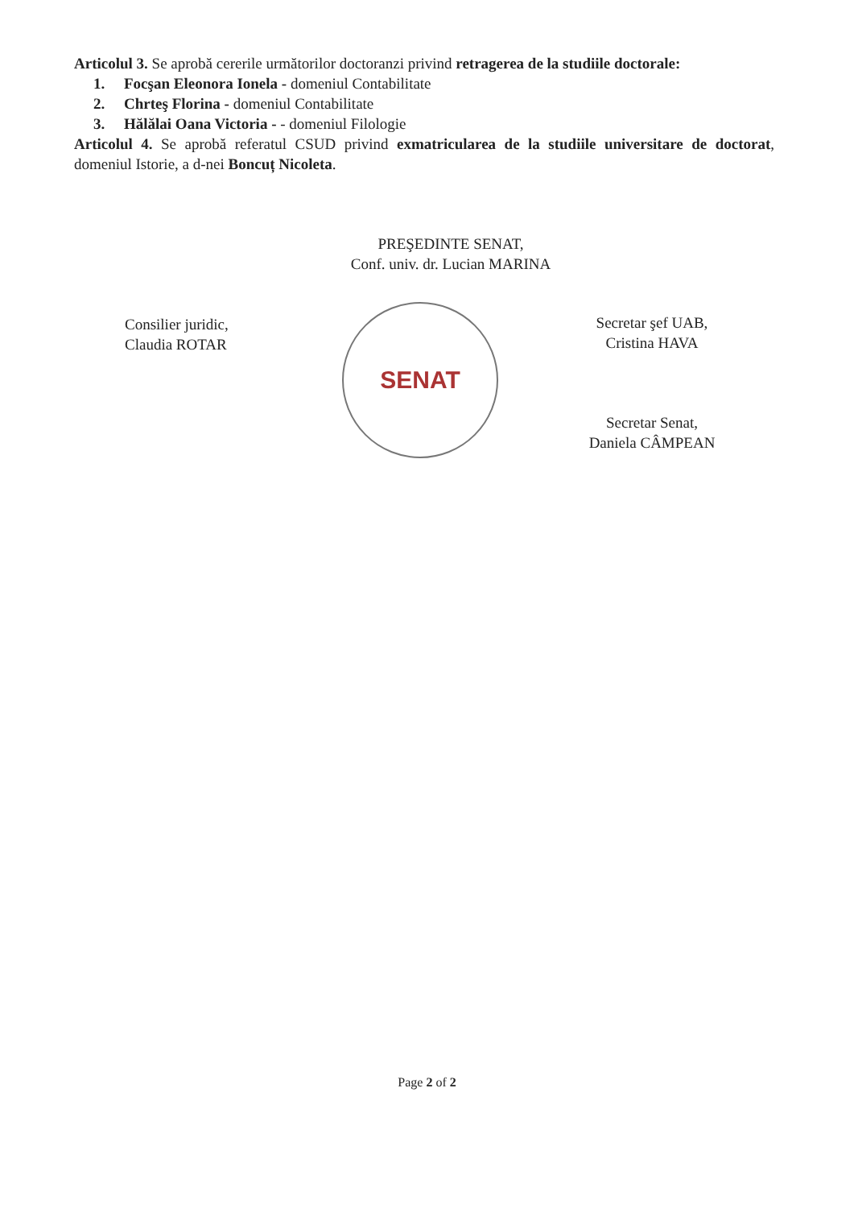Articolul 3. Se aprobă cererile următorilor doctoranzi privind retragerea de la studiile doctorale:
1. Focşan Eleonora Ionela - domeniul Contabilitate
2. Chrteş Florina - domeniul Contabilitate
3. Hălălai Oana Victoria - - domeniul Filologie
Articolul 4. Se aprobă referatul CSUD privind exmatricularea de la studiile universitare de doctorat, domeniul Istorie, a d-nei Boncuț Nicoleta.
PREŞEDINTE SENAT,
Conf. univ. dr. Lucian MARINA
Consilier juridic,
Claudia ROTAR
SENAT
Secretar şef UAB,
Cristina HAVA
Secretar Senat,
Daniela CÂMPEAN
Page 2 of 2